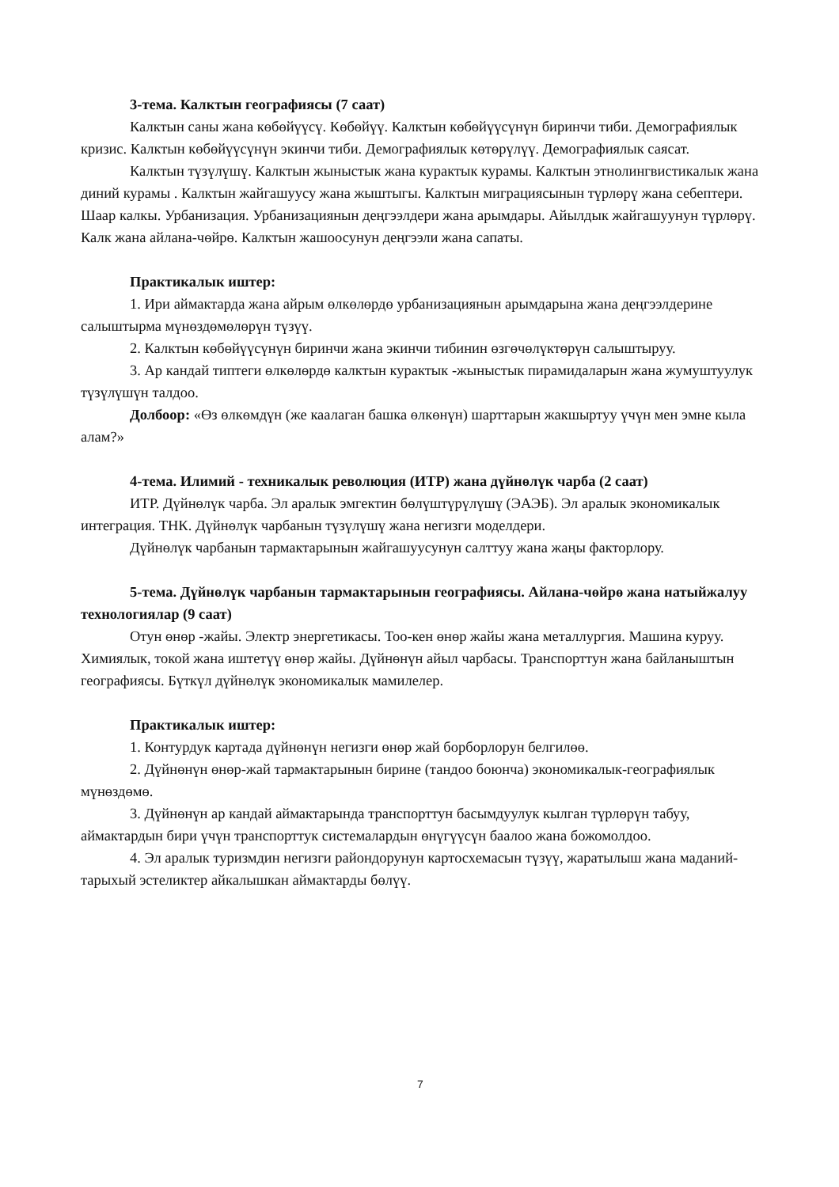3-тема. Калктын географиясы (7 саат)
Калктын саны жана көбөйүүсү. Көбөйүү. Калктын көбөйүүсүнүн биринчи тиби. Демографиялык кризис. Калктын көбөйүүсүнүн экинчи тиби. Демографиялык көтөрүлүү. Демографиялык саясат.
Калктын түзүлүшү. Калктын жыныстык жана курактык курамы. Калктын этнолингвистикалык жана диний курамы . Калктын жайгашуусу жана жыштыгы. Калктын миграциясынын түрлөрү жана себептери. Шаар калкы. Урбанизация. Урбанизациянын деңгээлдери жана арымдары. Айылдык жайгашуунун түрлөрү. Калк жана айлана-чөйрө. Калктын жашоосунун деңгээли жана сапаты.
Практикалык иштер:
1. Ири аймактарда жана айрым өлкөлөрдө урбанизациянын арымдарына жана деңгээлдерине салыштырма мүнөздөмөлөрүн түзүү.
2. Калктын көбөйүүсүнүн биринчи жана экинчи тибинин өзгөчөлүктөрүн салыштыруу.
3. Ар кандай типтеги өлкөлөрдө калктын курактык -жыныстык пирамидаларын жана жумуштуулук түзүлүшүн талдоо.
Долбоор: «Өз өлкөмдүн (же каалаган башка өлкөнүн) шарттарын жакшыртуу үчүн мен эмне кыла алам?»
4-тема. Илимий - техникалык революция (ИТР) жана дүйнөлүк чарба (2 саат)
ИТР. Дүйнөлүк чарба. Эл аралык эмгектин бөлүштүрүлүшү (ЭАЭБ). Эл аралык экономикалык интеграция. ТНК. Дүйнөлүк чарбанын түзүлүшү жана негизги моделдери.
Дүйнөлүк чарбанын тармактарынын жайгашуусунун салттуу жана жаңы факторлору.
5-тема. Дүйнөлүк чарбанын тармактарынын географиясы. Айлана-чөйрө жана натыйжалуу технологиялар (9 саат)
Отун өнөр -жайы. Электр энергетикасы. Тоо-кен өнөр жайы жана металлургия. Машина куруу. Химиялык, токой жана иштетүү өнөр жайы. Дүйнөнүн айыл чарбасы. Транспорттун жана байланыштын географиясы. Бүткүл дүйнөлүк экономикалык мамилелер.
Практикалык иштер:
1. Контурдук картада дүйнөнүн негизги өнөр жай борборлорун белгилөө.
2. Дүйнөнүн өнөр-жай тармактарынын бирине (тандоо боюнча) экономикалык-географиялык мүнөздөмө.
3. Дүйнөнүн ар кандай аймактарында транспорттун басымдуулук кылган түрлөрүн табуу, аймактардын бири үчүн транспорттук системалардын өнүгүүсүн баалоо жана божомолдоо.
4. Эл аралык туризмдин негизги райондорунун картосхемасын түзүү, жаратылыш жана маданий-тарыхый эстеликтер айкалышкан аймактарды бөлүү.
7